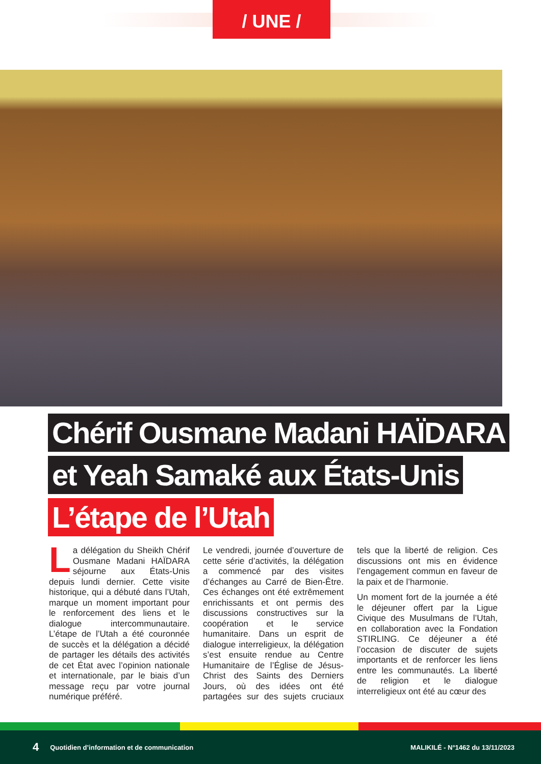/ UNE /
Chérif Ousmane Madani HAÏDARA
et Yeah Samaké aux États-Unis
L’étape de l’Utah
La délégation du Sheikh Chérif Ousmane Madani HAÏDARA séjourne aux États-Unis depuis lundi dernier. Cette visite historique, qui a débuté dans l’Utah, marque un moment important pour le renforcement des liens et le dialogue intercommunautaire. L’étape de l’Utah a été couronnée de succès et la délégation a décidé de partager les détails des activités de cet État avec l’opinion nationale et internationale, par le biais d’un message reçu par votre journal numérique préféré.
Le vendredi, journée d’ouverture de cette série d’activités, la délégation a commencé par des visites d’échanges au Carré de Bien-Être. Ces échanges ont été extrêmement enrichissants et ont permis des discussions constructives sur la coopération et le service humanitaire. Dans un esprit de dialogue interreligieux, la délégation s’est ensuite rendue au Centre Humanitaire de l’Église de Jésus-Christ des Saints des Derniers Jours, où des idées ont été partagées sur des sujets cruciaux tels que la liberté de religion. Ces discussions ont mis en évidence l’engagement commun en faveur de la paix et de l’harmonie.
Un moment fort de la journée a été le déjeuner offert par la Ligue Civique des Musulmans de l’Utah, en collaboration avec la Fondation STIRLING. Ce déjeuner a été l’occasion de discuter de sujets importants et de renforcer les liens entre les communautés. La liberté de religion et le dialogue interreligieux ont été au cœur des
4 Quotidien d’information et de communication MALIKILÉ - N°1462 du 13/11/2023